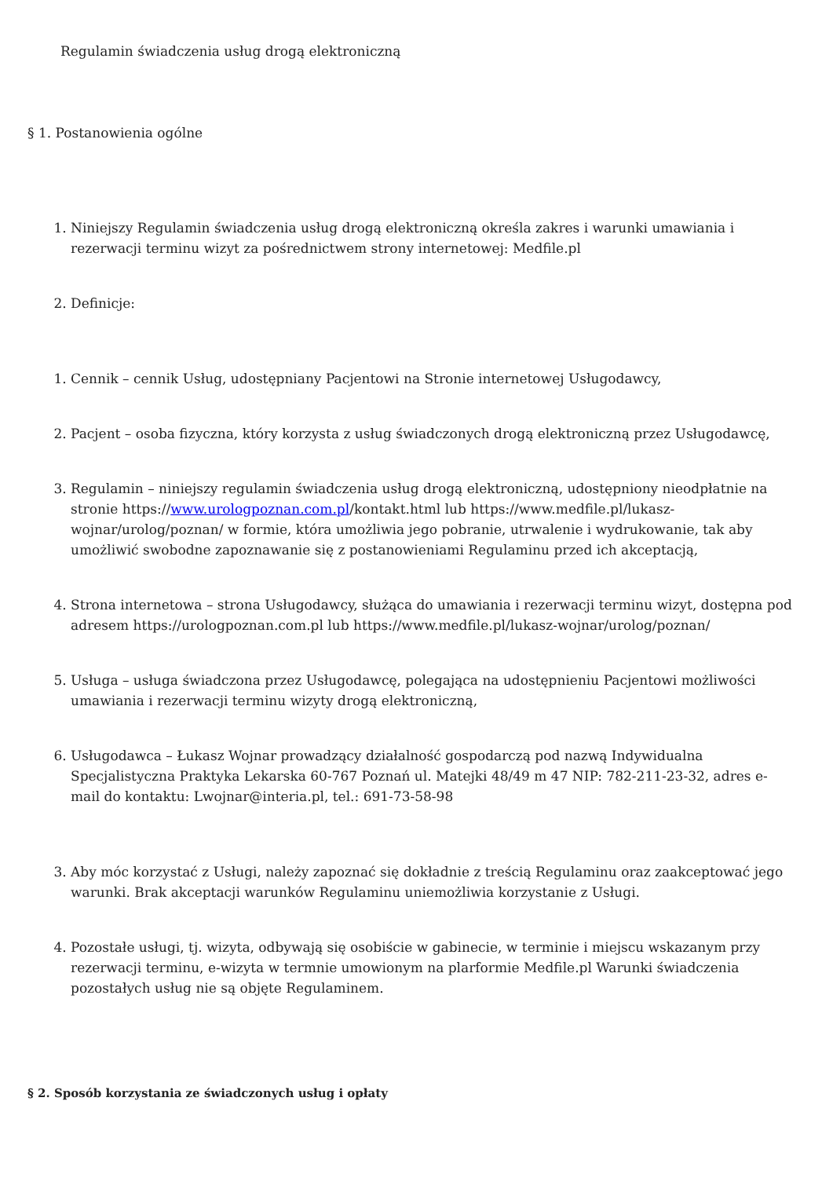Regulamin świadczenia usług drogą elektroniczną
§ 1. Postanowienia ogólne
1. Niniejszy Regulamin świadczenia usług drogą elektroniczną określa zakres i warunki umawiania i rezerwacji terminu wizyt za pośrednictwem strony internetowej: Medfile.pl
2. Definicje:
1. Cennik – cennik Usług, udostępniany Pacjentowi na Stronie internetowej Usługodawcy,
2. Pacjent – osoba fizyczna, który korzysta z usług świadczonych drogą elektroniczną przez Usługodawcę,
3. Regulamin – niniejszy regulamin świadczenia usług drogą elektroniczną, udostępniony nieodpłatnie na stronie https://www.urologpoznan.com.pl/kontakt.html lub https://www.medfile.pl/lukasz-wojnar/urolog/poznan/ w formie, która umożliwia jego pobranie, utrwalenie i wydrukowanie, tak aby umożliwić swobodne zapoznawanie się z postanowieniami Regulaminu przed ich akceptacją,
4. Strona internetowa – strona Usługodawcy, służąca do umawiania i rezerwacji terminu wizyt, dostępna pod adresem https://urologpoznan.com.pl lub https://www.medfile.pl/lukasz-wojnar/urolog/poznan/
5. Usługa – usługa świadczona przez Usługodawcę, polegająca na udostępnieniu Pacjentowi możliwości umawiania i rezerwacji terminu wizyty drogą elektroniczną,
6. Usługodawca – Łukasz Wojnar prowadzący działalność gospodarczą pod nazwą Indywidualna Specjalistyczna Praktyka Lekarska 60-767 Poznań ul. Matejki 48/49 m 47 NIP: 782-211-23-32, adres e-mail do kontaktu: Lwojnar@interia.pl, tel.: 691-73-58-98
3. Aby móc korzystać z Usługi, należy zapoznać się dokładnie z treścią Regulaminu oraz zaakceptować jego warunki. Brak akceptacji warunków Regulaminu uniemożliwia korzystanie z Usługi.
4. Pozostałe usługi, tj. wizyta, odbywają się osobiście w gabinecie, w terminie i miejscu wskazanym przy rezerwacji terminu, e-wizyta w termnie umowionym na plarformie Medfile.pl Warunki świadczenia pozostałych usług nie są objęte Regulaminem.
§ 2. Sposób korzystania ze świadczonych usług i opłaty